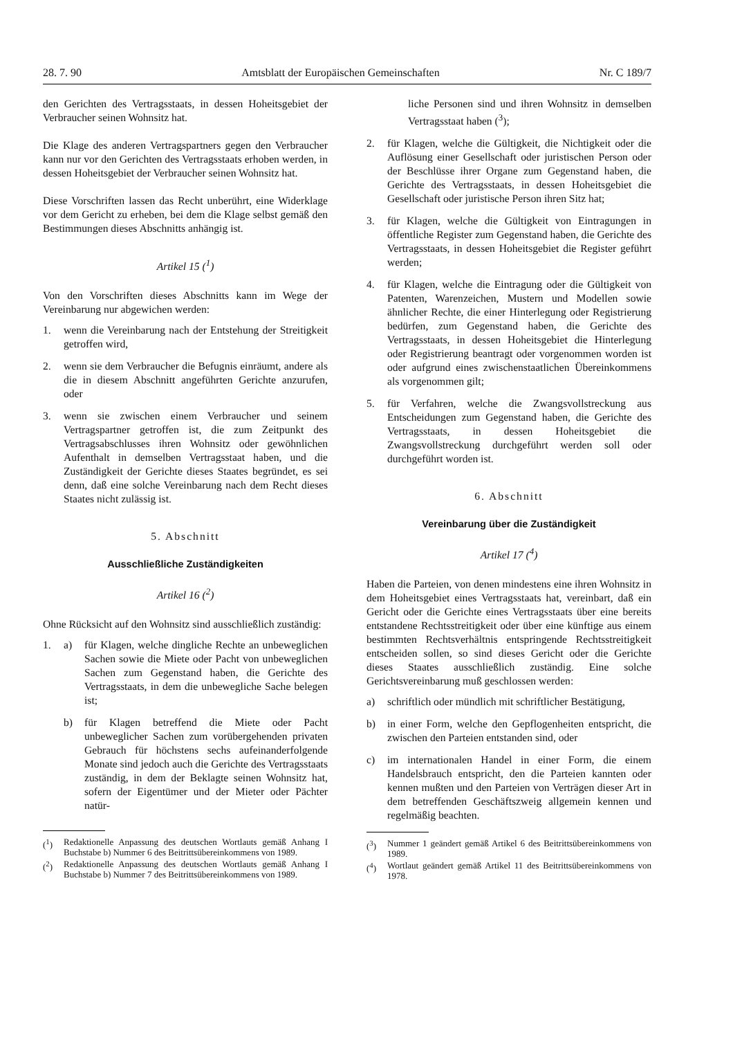28. 7. 90 Amtsblatt der Europäischen Gemeinschaften Nr. C 189/7
den Gerichten des Vertragsstaats, in dessen Hoheitsgebiet der Verbraucher seinen Wohnsitz hat.
Die Klage des anderen Vertragspartners gegen den Verbraucher kann nur vor den Gerichten des Vertragsstaats erhoben werden, in dessen Hoheitsgebiet der Verbraucher seinen Wohnsitz hat.
Diese Vorschriften lassen das Recht unberührt, eine Widerklage vor dem Gericht zu erheben, bei dem die Klage selbst gemäß den Bestimmungen dieses Abschnitts anhängig ist.
Artikel 15 (<sup>1</sup>)
Von den Vorschriften dieses Abschnitts kann im Wege der Vereinbarung nur abgewichen werden:
1. wenn die Vereinbarung nach der Entstehung der Streitigkeit getroffen wird,
2. wenn sie dem Verbraucher die Befugnis einräumt, andere als die in diesem Abschnitt angeführten Gerichte anzurufen, oder
3. wenn sie zwischen einem Verbraucher und seinem Vertragspartner getroffen ist, die zum Zeitpunkt des Vertragsabschlusses ihren Wohnsitz oder gewöhnlichen Aufenthalt in demselben Vertragsstaat haben, und die Zuständigkeit der Gerichte dieses Staates begründet, es sei denn, daß eine solche Vereinbarung nach dem Recht dieses Staates nicht zulässig ist.
5. Abschnitt
Ausschließliche Zuständigkeiten
Artikel 16 (<sup>2</sup>)
Ohne Rücksicht auf den Wohnsitz sind ausschließlich zuständig:
1. a) für Klagen, welche dingliche Rechte an unbeweglichen Sachen sowie die Miete oder Pacht von unbeweglichen Sachen zum Gegenstand haben, die Gerichte des Vertragsstaats, in dem die unbewegliche Sache belegen ist;
b) für Klagen betreffend die Miete oder Pacht unbeweglicher Sachen zum vorübergehenden privaten Gebrauch für höchstens sechs aufeinanderfolgende Monate sind jedoch auch die Gerichte des Vertragsstaats zuständig, in dem der Beklagte seinen Wohnsitz hat, sofern der Eigentümer und der Mieter oder Pächter natür-
(<sup>1</sup>) Redaktionelle Anpassung des deutschen Wortlauts gemäß Anhang I Buchstabe b) Nummer 6 des Beitrittsübereinkommens von 1989.
(<sup>2</sup>) Redaktionelle Anpassung des deutschen Wortlauts gemäß Anhang I Buchstabe b) Nummer 7 des Beitrittsübereinkommens von 1989.
liche Personen sind und ihren Wohnsitz in demselben Vertragsstaat haben (<sup>3</sup>);
2. für Klagen, welche die Gültigkeit, die Nichtigkeit oder die Auflösung einer Gesellschaft oder juristischen Person oder der Beschlüsse ihrer Organe zum Gegenstand haben, die Gerichte des Vertragsstaats, in dessen Hoheitsgebiet die Gesellschaft oder juristische Person ihren Sitz hat;
3. für Klagen, welche die Gültigkeit von Eintragungen in öffentliche Register zum Gegenstand haben, die Gerichte des Vertragsstaats, in dessen Hoheitsgebiet die Register geführt werden;
4. für Klagen, welche die Eintragung oder die Gültigkeit von Patenten, Warenzeichen, Mustern und Modellen sowie ähnlicher Rechte, die einer Hinterlegung oder Registrierung bedürfen, zum Gegenstand haben, die Gerichte des Vertragsstaats, in dessen Hoheitsgebiet die Hinterlegung oder Registrierung beantragt oder vorgenommen worden ist oder aufgrund eines zwischenstaatlichen Übereinkommens als vorgenommen gilt;
5. für Verfahren, welche die Zwangsvollstreckung aus Entscheidungen zum Gegenstand haben, die Gerichte des Vertragsstaats, in dessen Hoheitsgebiet die Zwangsvollstreckung durchgeführt werden soll oder durchgeführt worden ist.
6. Abschnitt
Vereinbarung über die Zuständigkeit
Artikel 17 (<sup>4</sup>)
Haben die Parteien, von denen mindestens eine ihren Wohnsitz in dem Hoheitsgebiet eines Vertragsstaats hat, vereinbart, daß ein Gericht oder die Gerichte eines Vertragsstaats über eine bereits entstandene Rechtsstreitigkeit oder über eine künftige aus einem bestimmten Rechtsverhältnis entspringende Rechtsstreitigkeit entscheiden sollen, so sind dieses Gericht oder die Gerichte dieses Staates ausschließlich zuständig. Eine solche Gerichtsvereinbarung muß geschlossen werden:
a) schriftlich oder mündlich mit schriftlicher Bestätigung,
b) in einer Form, welche den Gepflogenheiten entspricht, die zwischen den Parteien entstanden sind, oder
c) im internationalen Handel in einer Form, die einem Handelsbrauch entspricht, den die Parteien kannten oder kennen mußten und den Parteien von Verträgen dieser Art in dem betreffenden Geschäftszweig allgemein kennen und regelmäßig beachten.
(<sup>3</sup>) Nummer 1 geändert gemäß Artikel 6 des Beitrittsübereinkommens von 1989.
(<sup>4</sup>) Wortlaut geändert gemäß Artikel 11 des Beitrittsübereinkommens von 1978.